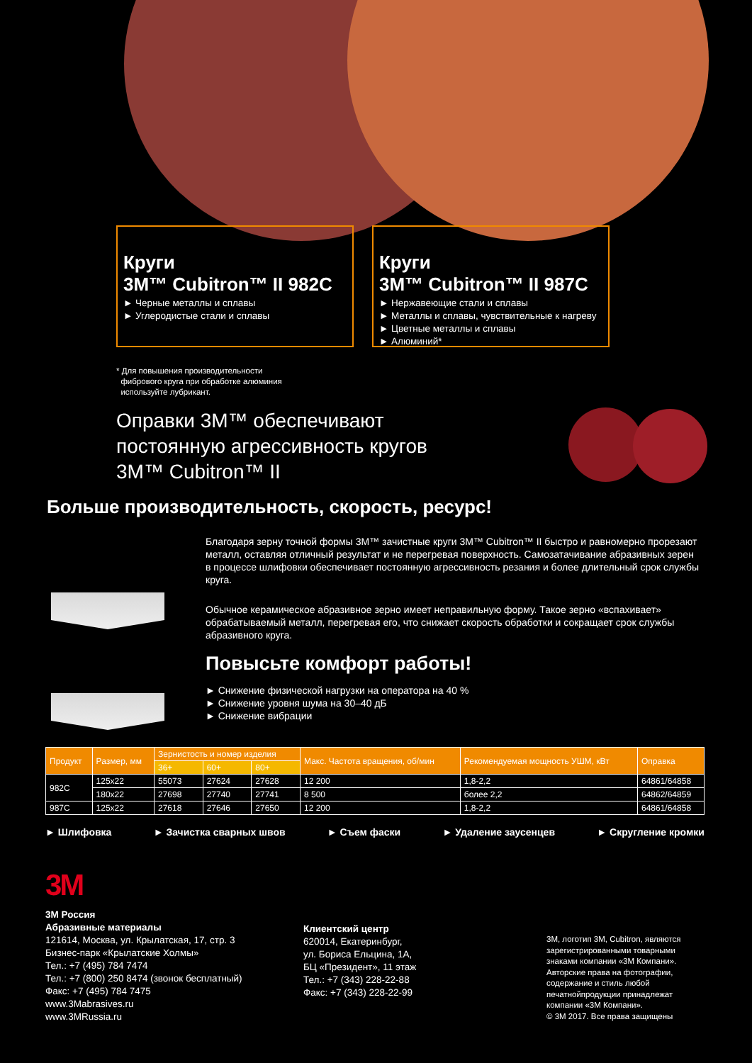Круги
3M™ Cubitron™ II 982C
► Черные металлы и сплавы
► Углеродистые стали и сплавы
Круги
3M™ Cubitron™ II 987C
► Нержавеющие стали и сплавы
► Металлы и сплавы, чувствительные к нагреву
► Цветные металлы и сплавы
► Алюминий*
* Для повышения производительности
фибрового круга при обработке алюминия
используйте лубрикант.
Оправки 3M™ обеспечивают
постоянную агрессивность кругов
3M™ Cubitron™ II
Больше производительность, скорость, ресурс!
Благодаря зерну точной формы 3M™ зачистные круги 3M™ Cubitron™ II быстро и равномерно прорезают металл, оставляя отличный результат и не перегревая поверхность. Самозатачивание абразивных зерен в процессе шлифовки обеспечивает постоянную агрессивность резания и более длительный срок службы круга.
Обычное керамическое абразивное зерно имеет неправильную форму. Такое зерно «вспахивает» обрабатываемый металл, перегревая его, что снижает скорость обработки и сокращает срок службы абразивного круга.
Повысьте комфорт работы!
► Снижение физической нагрузки на оператора на 40 %
► Снижение уровня шума на 30–40 дБ
► Снижение вибрации
| Продукт | Размер, мм | Зернистость и номер изделия | | | Макс. Частота вращения, об/мин | Рекомендуемая мощность УШМ, кВт | Оправка |
| --- | --- | --- | --- | --- | --- | --- | --- |
| | | 36+ | 60+ | 80+ | | | |
| 982C | 125x22 | 55073 | 27624 | 27628 | 12 200 | 1,8-2,2 | 64861/64858 |
| | 180x22 | 27698 | 27740 | 27741 | 8 500 | более 2,2 | 64862/64859 |
| 987C | 125x22 | 27618 | 27646 | 27650 | 12 200 | 1,8-2,2 | 64861/64858 |
► Шлифовка ► Зачистка сварных швов ► Съем фаски ► Удаление заусенцев ► Скругление кромки
3M
3M Россия
Абразивные материалы
121614, Москва, ул. Крылатская, 17, стр. 3
Бизнес-парк «Крылатские Холмы»
Тел.: +7 (495) 784 7474
Тел.: +7 (800) 250 8474 (звонок бесплатный)
Факс: +7 (495) 784 7475
www.3Mabrasives.ru
www.3MRussia.ru
Клиентский центр
620014, Екатеринбург,
ул. Бориса Ельцина, 1А,
БЦ «Президент», 11 этаж
Тел.: +7 (343) 228-22-88
Факс: +7 (343) 228-22-99
3M, логотип 3M, Cubitron, являются
зарегистрированными товарными
знаками компании «3М Компани».
Авторские права на фотографии,
содержание и стиль любой
печатнойпродукции принадлежат
компании «3М Компани».
© 3M 2017. Все права защищены